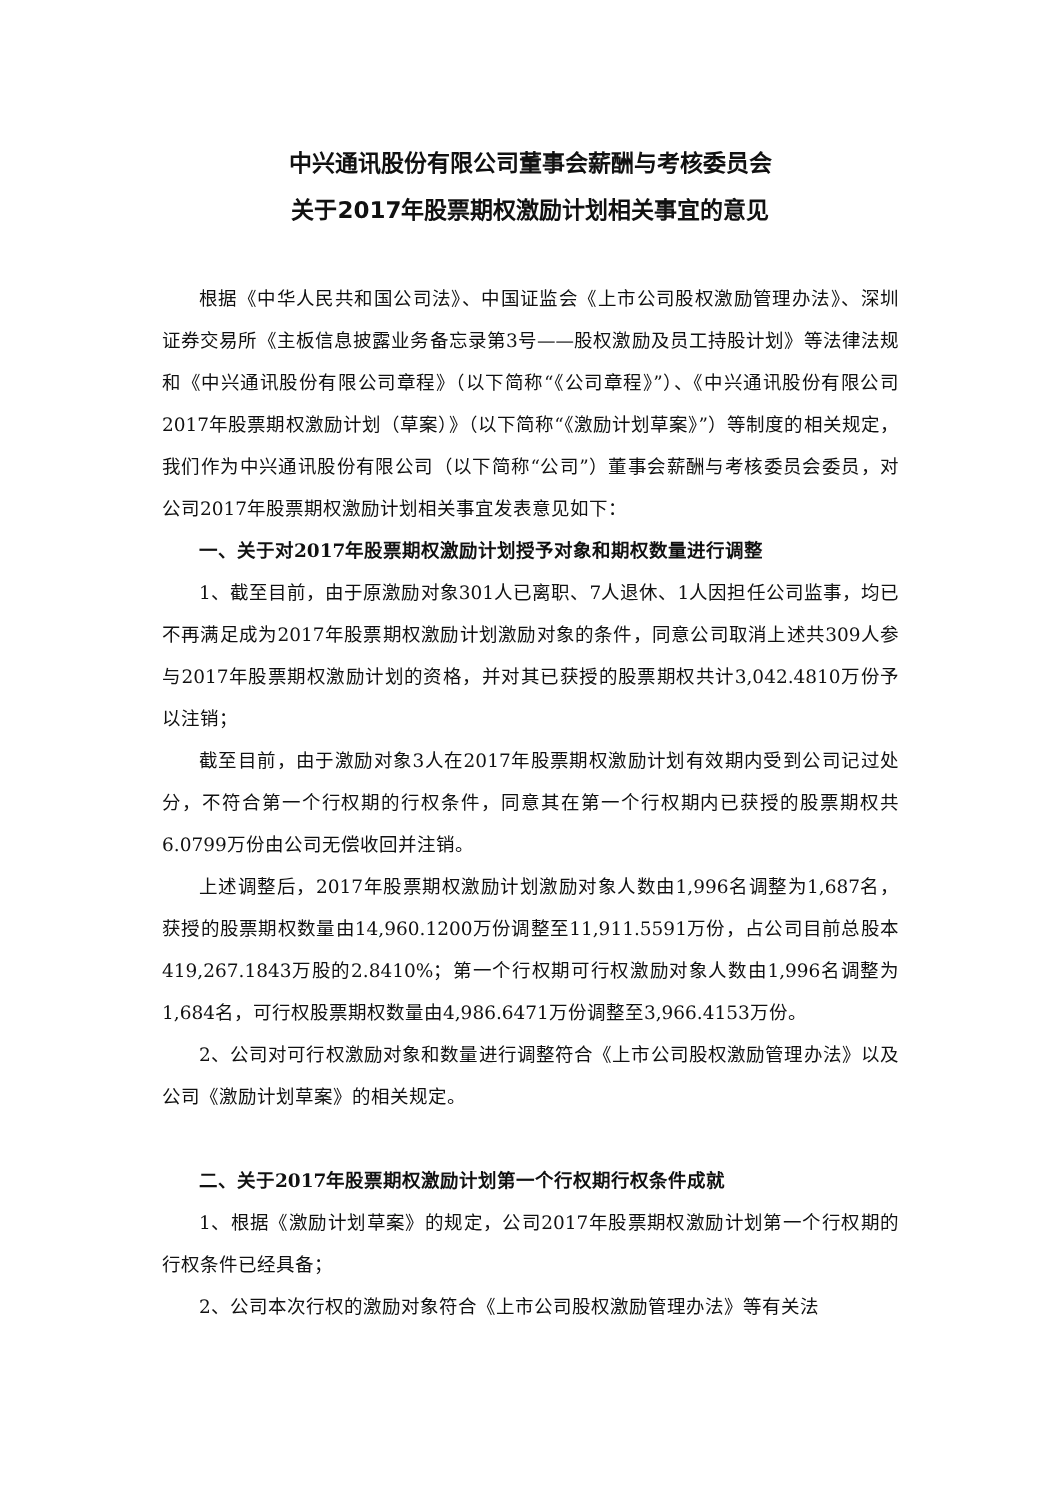中兴通讯股份有限公司董事会薪酬与考核委员会
关于2017年股票期权激励计划相关事宜的意见
根据《中华人民共和国公司法》、中国证监会《上市公司股权激励管理办法》、深圳证券交易所《主板信息披露业务备忘录第3号——股权激励及员工持股计划》等法律法规和《中兴通讯股份有限公司章程》（以下简称“《公司章程》”）、《中兴通讯股份有限公司2017年股票期权激励计划（草案）》（以下简称“《激励计划草案》”）等制度的相关规定，我们作为中兴通讯股份有限公司（以下简称“公司”）董事会薪酬与考核委员会委员，对公司2017年股票期权激励计划相关事宜发表意见如下：
一、关于对2017年股票期权激励计划授予对象和期权数量进行调整
1、截至目前，由于原激励对象301人已离职、7人退休、1人因担任公司监事，均已不再满足成为2017年股票期权激励计划激励对象的条件，同意公司取消上述共309人参与2017年股票期权激励计划的资格，并对其已获授的股票期权共计3,042.4810万份予以注销；
截至目前，由于激励对象3人在2017年股票期权激励计划有效期内受到公司记过处分，不符合第一个行权期的行权条件，同意其在第一个行权期内已获授的股票期权共6.0799万份由公司无偿收回并注销。
上述调整后，2017年股票期权激励计划激励对象人数由1,996名调整为1,687名，获授的股票期权数量由14,960.1200万份调整至11,911.5591万份，占公司目前总股本419,267.1843万股的2.8410%；第一个行权期可行权激励对象人数由1,996名调整为1,684名，可行权股票期权数量由4,986.6471万份调整至3,966.4153万份。
2、公司对可行权激励对象和数量进行调整符合《上市公司股权激励管理办法》以及公司《激励计划草案》的相关规定。
二、关于2017年股票期权激励计划第一个行权期行权条件成就
1、根据《激励计划草案》的规定，公司2017年股票期权激励计划第一个行权期的行权条件已经具备；
2、公司本次行权的激励对象符合《上市公司股权激励管理办法》等有关法